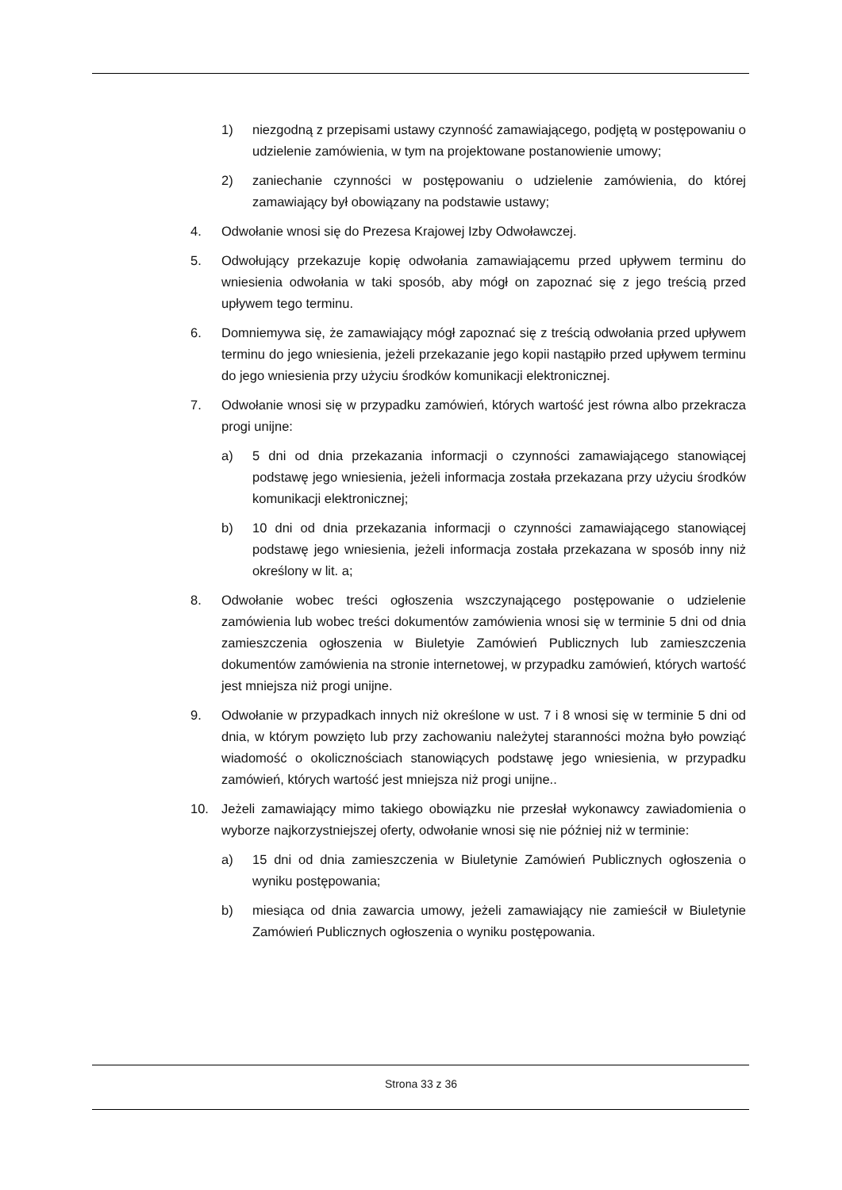1) niezgodną z przepisami ustawy czynność zamawiającego, podjętą w postępowaniu o udzielenie zamówienia, w tym na projektowane postanowienie umowy;
2) zaniechanie czynności w postępowaniu o udzielenie zamówienia, do której zamawiający był obowiązany na podstawie ustawy;
4. Odwołanie wnosi się do Prezesa Krajowej Izby Odwoławczej.
5. Odwołujący przekazuje kopię odwołania zamawiającemu przed upływem terminu do wniesienia odwołania w taki sposób, aby mógł on zapoznać się z jego treścią przed upływem tego terminu.
6. Domniemywa się, że zamawiający mógł zapoznać się z treścią odwołania przed upływem terminu do jego wniesienia, jeżeli przekazanie jego kopii nastąpiło przed upływem terminu do jego wniesienia przy użyciu środków komunikacji elektronicznej.
7. Odwołanie wnosi się w przypadku zamówień, których wartość jest równa albo przekracza progi unijne:
a) 5 dni od dnia przekazania informacji o czynności zamawiającego stanowiącej podstawę jego wniesienia, jeżeli informacja została przekazana przy użyciu środków komunikacji elektronicznej;
b) 10 dni od dnia przekazania informacji o czynności zamawiającego stanowiącej podstawę jego wniesienia, jeżeli informacja została przekazana w sposób inny niż określony w lit. a;
8. Odwołanie wobec treści ogłoszenia wszczynającego postępowanie o udzielenie zamówienia lub wobec treści dokumentów zamówienia wnosi się w terminie 5 dni od dnia zamieszczenia ogłoszenia w Biuletyie Zamówień Publicznych lub zamieszczenia dokumentów zamówienia na stronie internetowej, w przypadku zamówień, których wartość jest mniejsza niż progi unijne.
9. Odwołanie w przypadkach innych niż określone w ust. 7 i 8 wnosi się w terminie 5 dni od dnia, w którym powzięto lub przy zachowaniu należytej staranności można było powziąć wiadomość o okolicznościach stanowiących podstawę jego wniesienia, w przypadku zamówień, których wartość jest mniejsza niż progi unijne..
10. Jeżeli zamawiający mimo takiego obowiązku nie przesłał wykonawcy zawiadomienia o wyborze najkorzystniejszej oferty, odwołanie wnosi się nie później niż w terminie:
a) 15 dni od dnia zamieszczenia w Biuletynie Zamówień Publicznych ogłoszenia o wyniku postępowania;
b) miesiąca od dnia zawarcia umowy, jeżeli zamawiający nie zamieścił w Biuletynie Zamówień Publicznych ogłoszenia o wyniku postępowania.
Strona 33 z 36